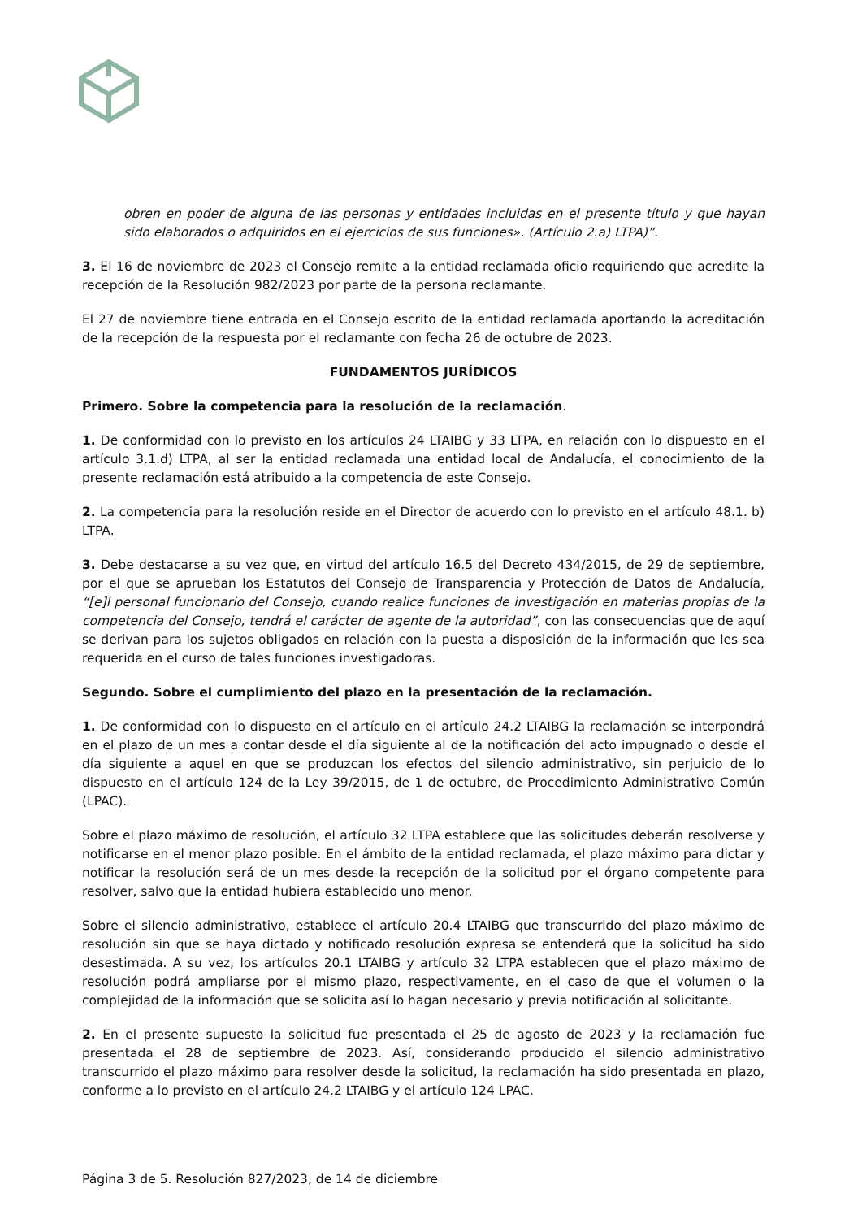obren en poder de alguna de las personas y entidades incluidas en el presente título y que hayan sido elaborados o adquiridos en el ejercicios de sus funciones». (Artículo 2.a) LTPA)”.
3. El 16 de noviembre de 2023 el Consejo remite a la entidad reclamada oficio requiriendo que acredite la recepción de la Resolución 982/2023 por parte de la persona reclamante.
El 27 de noviembre tiene entrada en el Consejo escrito de la entidad reclamada aportando la acreditación de la recepción de la respuesta por el reclamante con fecha 26 de octubre de 2023.
FUNDAMENTOS JURÍDICOS
Primero. Sobre la competencia para la resolución de la reclamación.
1. De conformidad con lo previsto en los artículos 24 LTAIBG y 33 LTPA, en relación con lo dispuesto en el artículo 3.1.d) LTPA, al ser la entidad reclamada una entidad local de Andalucía, el conocimiento de la presente reclamación está atribuido a la competencia de este Consejo.
2. La competencia para la resolución reside en el Director de acuerdo con lo previsto en el artículo 48.1. b) LTPA.
3. Debe destacarse a su vez que, en virtud del artículo 16.5 del Decreto 434/2015, de 29 de septiembre, por el que se aprueban los Estatutos del Consejo de Transparencia y Protección de Datos de Andalucía, “[e]l personal funcionario del Consejo, cuando realice funciones de investigación en materias propias de la competencia del Consejo, tendrá el carácter de agente de la autoridad”, con las consecuencias que de aquí se derivan para los sujetos obligados en relación con la puesta a disposición de la información que les sea requerida en el curso de tales funciones investigadoras.
Segundo. Sobre el cumplimiento del plazo en la presentación de la reclamación.
1. De conformidad con lo dispuesto en el artículo en el artículo 24.2 LTAIBG la reclamación se interpondrá en el plazo de un mes a contar desde el día siguiente al de la notificación del acto impugnado o desde el día siguiente a aquel en que se produzcan los efectos del silencio administrativo, sin perjuicio de lo dispuesto en el artículo 124 de la Ley 39/2015, de 1 de octubre, de Procedimiento Administrativo Común (LPAC).
Sobre el plazo máximo de resolución, el artículo 32 LTPA establece que las solicitudes deberán resolverse y notificarse en el menor plazo posible. En el ámbito de la entidad reclamada, el plazo máximo para dictar y notificar la resolución será de un mes desde la recepción de la solicitud por el órgano competente para resolver, salvo que la entidad hubiera establecido uno menor.
Sobre el silencio administrativo, establece el artículo 20.4 LTAIBG que transcurrido del plazo máximo de resolución sin que se haya dictado y notificado resolución expresa se entenderá que la solicitud ha sido desestimada. A su vez, los artículos 20.1 LTAIBG y artículo 32 LTPA establecen que el plazo máximo de resolución podrá ampliarse por el mismo plazo, respectivamente, en el caso de que el volumen o la complejidad de la información que se solicita así lo hagan necesario y previa notificación al solicitante.
2. En el presente supuesto la solicitud fue presentada el 25 de agosto de 2023 y la reclamación fue presentada el 28 de septiembre de 2023. Así, considerando producido el silencio administrativo transcurrido el plazo máximo para resolver desde la solicitud, la reclamación ha sido presentada en plazo, conforme a lo previsto en el artículo 24.2 LTAIBG y el artículo 124 LPAC.
Página 3 de 5. Resolución 827/2023, de 14 de diciembre